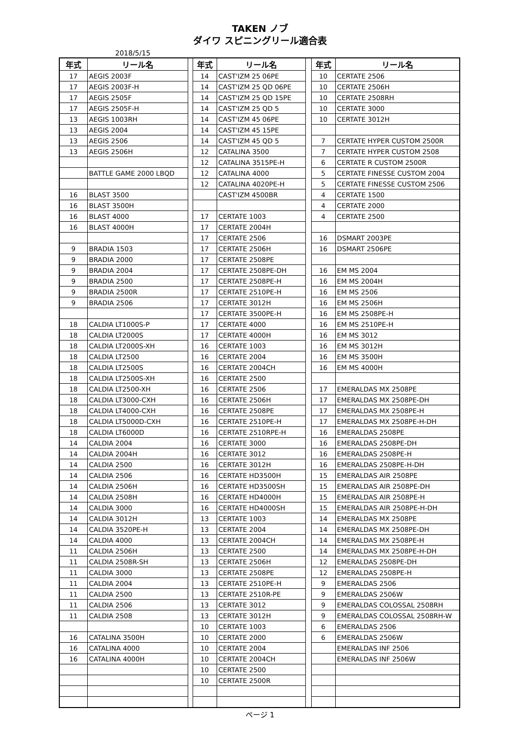TAKEN ノブ
ダイワ スピニングリール適合表
2018/5/15
| 年式 | リール名 | | 年式 | リール名 | | 年式 | リール名 |
| --- | --- | --- | --- | --- | --- | --- | --- |
| 17 | AEGIS 2003F | | 14 | CAST'IZM 25 06PE | | 10 | CERTATE 2506 |
| 17 | AEGIS 2003F-H | | 14 | CAST'IZM 25 QD 06PE | | 10 | CERTATE 2506H |
| 17 | AEGIS 2505F | | 14 | CAST'IZM 25 QD 15PE | | 10 | CERTATE 2508RH |
| 17 | AEGIS 2505F-H | | 14 | CAST'IZM 25 QD 5 | | 10 | CERTATE 3000 |
| 13 | AEGIS 1003RH | | 14 | CAST'IZM 45 06PE | | 10 | CERTATE 3012H |
| 13 | AEGIS 2004 | | 14 | CAST'IZM 45 15PE | | | |
| 13 | AEGIS 2506 | | 14 | CAST'IZM 45 QD 5 | | 7 | CERTATE HYPER CUSTOM 2500R |
| 13 | AEGIS 2506H | | 12 | CATALINA 3500 | | 7 | CERTATE HYPER CUSTOM 2508 |
| | | | 12 | CATALINA 3515PE-H | | 6 | CERTATE R CUSTOM 2500R |
| | BATTLE GAME 2000 LBQD | | 12 | CATALINA 4000 | | 5 | CERTATE FINESSE CUSTOM 2004 |
| | | | 12 | CATALINA 4020PE-H | | 5 | CERTATE FINESSE CUSTOM 2506 |
| 16 | BLAST 3500 | | | CAST'IZM 4500BR | | 4 | CERTATE 1500 |
| 16 | BLAST 3500H | | | | | 4 | CERTATE 2000 |
| 16 | BLAST 4000 | | 17 | CERTATE 1003 | | 4 | CERTATE 2500 |
| 16 | BLAST 4000H | | 17 | CERTATE 2004H | | | |
| | | | 17 | CERTATE 2506 | | 16 | DSMART 2003PE |
| 9 | BRADIA 1503 | | 17 | CERTATE 2506H | | 16 | DSMART 2506PE |
| 9 | BRADIA 2000 | | 17 | CERTATE 2508PE | | | |
| 9 | BRADIA 2004 | | 17 | CERTATE 2508PE-DH | | 16 | EM MS 2004 |
| 9 | BRADIA 2500 | | 17 | CERTATE 2508PE-H | | 16 | EM MS 2004H |
| 9 | BRADIA 2500R | | 17 | CERTATE 2510PE-H | | 16 | EM MS 2506 |
| 9 | BRADIA 2506 | | 17 | CERTATE 3012H | | 16 | EM MS 2506H |
| | | | 17 | CERTATE 3500PE-H | | 16 | EM MS 2508PE-H |
| 18 | CALDIA LT1000S-P | | 17 | CERTATE 4000 | | 16 | EM MS 2510PE-H |
| 18 | CALDIA LT2000S | | 17 | CERTATE 4000H | | 16 | EM MS 3012 |
| 18 | CALDIA LT2000S-XH | | 16 | CERTATE 1003 | | 16 | EM MS 3012H |
| 18 | CALDIA LT2500 | | 16 | CERTATE 2004 | | 16 | EM MS 3500H |
| 18 | CALDIA LT2500S | | 16 | CERTATE 2004CH | | 16 | EM MS 4000H |
| 18 | CALDIA LT2500S-XH | | 16 | CERTATE 2500 | | | |
| 18 | CALDIA LT2500-XH | | 16 | CERTATE 2506 | | 17 | EMERALDAS MX 2508PE |
| 18 | CALDIA LT3000-CXH | | 16 | CERTATE 2506H | | 17 | EMERALDAS MX 2508PE-DH |
| 18 | CALDIA LT4000-CXH | | 16 | CERTATE 2508PE | | 17 | EMERALDAS MX 2508PE-H |
| 18 | CALDIA LT5000D-CXH | | 16 | CERTATE 2510PE-H | | 17 | EMERALDAS MX 2508PE-H-DH |
| 18 | CALDIA LT6000D | | 16 | CERTATE 2510RPE-H | | 16 | EMERALDAS 2508PE |
| 14 | CALDIA 2004 | | 16 | CERTATE 3000 | | 16 | EMERALDAS 2508PE-DH |
| 14 | CALDIA 2004H | | 16 | CERTATE 3012 | | 16 | EMERALDAS 2508PE-H |
| 14 | CALDIA 2500 | | 16 | CERTATE 3012H | | 16 | EMERALDAS 2508PE-H-DH |
| 14 | CALDIA 2506 | | 16 | CERTATE HD3500H | | 15 | EMERALDAS AIR 2508PE |
| 14 | CALDIA 2506H | | 16 | CERTATE HD3500SH | | 15 | EMERALDAS AIR 2508PE-DH |
| 14 | CALDIA 2508H | | 16 | CERTATE HD4000H | | 15 | EMERALDAS AIR 2508PE-H |
| 14 | CALDIA 3000 | | 16 | CERTATE HD4000SH | | 15 | EMERALDAS AIR 2508PE-H-DH |
| 14 | CALDIA 3012H | | 13 | CERTATE 1003 | | 14 | EMERALDAS MX 2508PE |
| 14 | CALDIA 3520PE-H | | 13 | CERTATE 2004 | | 14 | EMERALDAS MX 2508PE-DH |
| 14 | CALDIA 4000 | | 13 | CERTATE 2004CH | | 14 | EMERALDAS MX 2508PE-H |
| 11 | CALDIA 2506H | | 13 | CERTATE 2500 | | 14 | EMERALDAS MX 2508PE-H-DH |
| 11 | CALDIA 2508R-SH | | 13 | CERTATE 2506H | | 12 | EMERALDAS 2508PE-DH |
| 11 | CALDIA 3000 | | 13 | CERTATE 2508PE | | 12 | EMERALDAS 2508PE-H |
| 11 | CALDIA 2004 | | 13 | CERTATE 2510PE-H | | 9 | EMERALDAS 2506 |
| 11 | CALDIA 2500 | | 13 | CERTATE 2510R-PE | | 9 | EMERALDAS 2506W |
| 11 | CALDIA 2506 | | 13 | CERTATE 3012 | | 9 | EMERALDAS COLOSSAL 2508RH |
| 11 | CALDIA 2508 | | 13 | CERTATE 3012H | | 9 | EMERALDAS COLOSSAL 2508RH-W |
| | | | 10 | CERTATE 1003 | | 6 | EMERALDAS 2506 |
| 16 | CATALINA 3500H | | 10 | CERTATE 2000 | | 6 | EMERALDAS 2506W |
| 16 | CATALINA 4000 | | 10 | CERTATE 2004 | | | EMERALDAS INF 2506 |
| 16 | CATALINA 4000H | | 10 | CERTATE 2004CH | | | EMERALDAS INF 2506W |
| | | | 10 | CERTATE 2500 | | | |
| | | | 10 | CERTATE 2500R | | | |
ページ 1